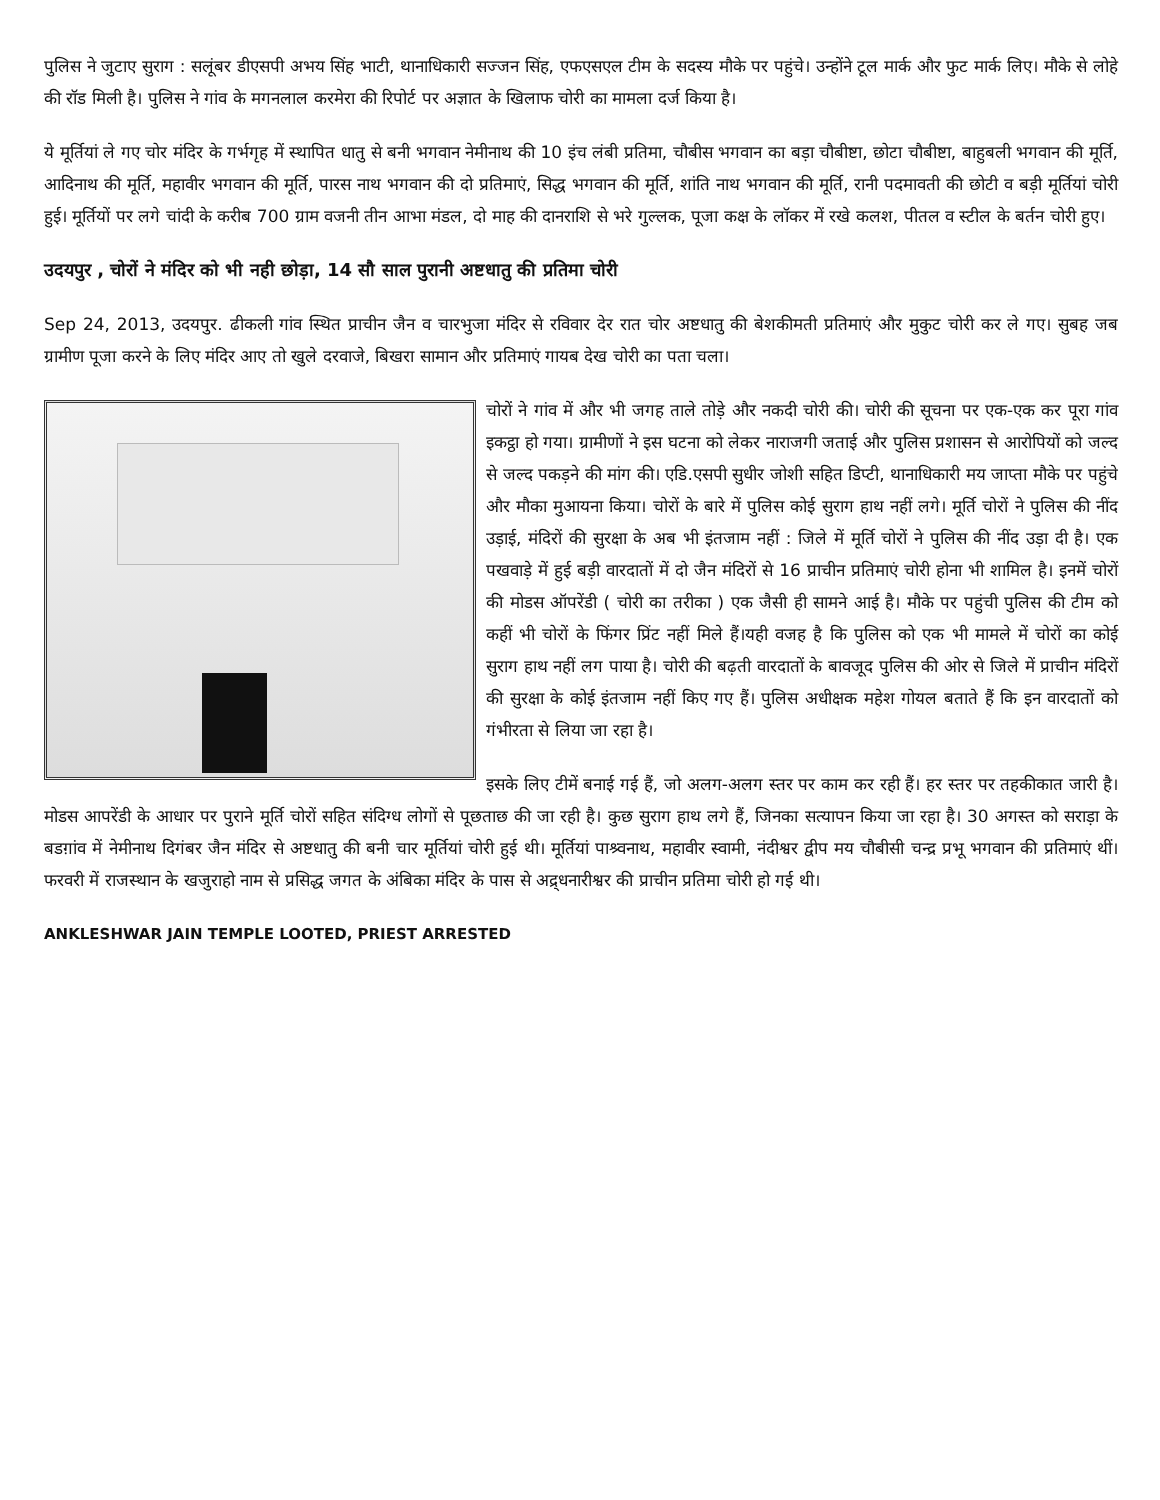पुलिस ने जुटाए सुराग : सलूंबर डीएसपी अभय सिंह भाटी, थानाधिकारी सज्जन सिंह, एफएसएल टीम के सदस्य मौके पर पहुंचे। उन्होंने टूल मार्क और फुट मार्क लिए। मौके से लोहे की रॉड मिली है। पुलिस ने गांव के मगनलाल करमेरा की रिपोर्ट पर अज्ञात के खिलाफ चोरी का मामला दर्ज किया है।
ये मूर्तियां ले गए चोर मंदिर के गर्भगृह में स्थापित धातु से बनी भगवान नेमीनाथ की 10 इंच लंबी प्रतिमा, चौबीस भगवान का बड़ा चौबीष्टा, छोटा चौबीष्टा, बाहुबली भगवान की मूर्ति, आदिनाथ की मूर्ति, महावीर भगवान की मूर्ति, पारस नाथ भगवान की दो प्रतिमाएं, सिद्ध भगवान की मूर्ति, शांति नाथ भगवान की मूर्ति, रानी पदमावती की छोटी व बड़ी मूर्तियां चोरी हुई। मूर्तियों पर लगे चांदी के करीब 700 ग्राम वजनी तीन आभा मंडल, दो माह की दानराशि से भरे गुल्लक, पूजा कक्ष के लॉकर में रखे कलश, पीतल व स्टील के बर्तन चोरी हुए।
उदयपुर , चोरों ने मंदिर को भी नही छोड़ा, 14 सौ साल पुरानी अष्टधातु की प्रतिमा चोरी
Sep 24, 2013, उदयपुर. ढीकली गांव स्थित प्राचीन जैन व चारभुजा मंदिर से रविवार देर रात चोर अष्टधातु की बेशकीमती प्रतिमाएं और मुकुट चोरी कर ले गए। सुबह जब ग्रामीण पूजा करने के लिए मंदिर आए तो खुले दरवाजे, बिखरा सामान और प्रतिमाएं गायब देख चोरी का पता चला।
चोरों ने गांव में और भी जगह ताले तोड़े और नकदी चोरी की। चोरी की सूचना पर एक-एक कर पूरा गांव इकट्ठा हो गया। ग्रामीणों ने इस घटना को लेकर नाराजगी जताई और पुलिस प्रशासन से आरोपियों को जल्द से जल्द पकड़ने की मांग की। एडि.एसपी सुधीर जोशी सहित डिप्टी, थानाधिकारी मय जाप्ता मौके पर पहुंचे और मौका मुआयना किया। चोरों के बारे में पुलिस कोई सुराग हाथ नहीं लगे। मूर्ति चोरों ने पुलिस की नींद उड़ाई, मंदिरों की सुरक्षा के अब भी इंतजाम नहीं : जिले में मूर्ति चोरों ने पुलिस की नींद उड़ा दी है। एक पखवाड़े में हुई बड़ी वारदातों में दो जैन मंदिरों से 16 प्राचीन प्रतिमाएं चोरी होना भी शामिल है। इनमें चोरों की मोडस ऑपरेंडी ( चोरी का तरीका ) एक जैसी ही सामने आई है। मौके पर पहुंची पुलिस की टीम को कहीं भी चोरों के फिंगर प्रिंट नहीं मिले हैं।यही वजह है कि पुलिस को एक भी मामले में चोरों का कोई सुराग हाथ नहीं लग पाया है। चोरी की बढ़ती वारदातों के बावजूद पुलिस की ओर से जिले में प्राचीन मंदिरों की सुरक्षा के कोई इंतजाम नहीं किए गए हैं। पुलिस अधीक्षक महेश गोयल बताते हैं कि इन वारदातों को गंभीरता से लिया जा रहा है।
इसके लिए टीमें बनाई गई हैं, जो अलग-अलग स्तर पर काम कर रही हैं। हर स्तर पर तहकीकात जारी है। मोडस आपरेंडी के आधार पर पुराने मूर्ति चोरों सहित संदिग्ध लोगों से पूछताछ की जा रही है। कुछ सुराग हाथ लगे हैं, जिनका सत्यापन किया जा रहा है। 30 अगस्त को सराड़ा के बडग़ांव में नेमीनाथ दिगंबर जैन मंदिर से अष्टधातु की बनी चार मूर्तियां चोरी हुई थी। मूर्तियां पाश्र्वनाथ, महावीर स्वामी, नंदीश्वर द्वीप मय चौबीसी चन्द्र प्रभू भगवान की प्रतिमाएं थीं। फरवरी में राजस्थान के खजुराहो नाम से प्रसिद्ध जगत के अंबिका मंदिर के पास से अद्र्धनारीश्वर की प्राचीन प्रतिमा चोरी हो गई थी।
ANKLESHWAR JAIN TEMPLE LOOTED, PRIEST ARRESTED